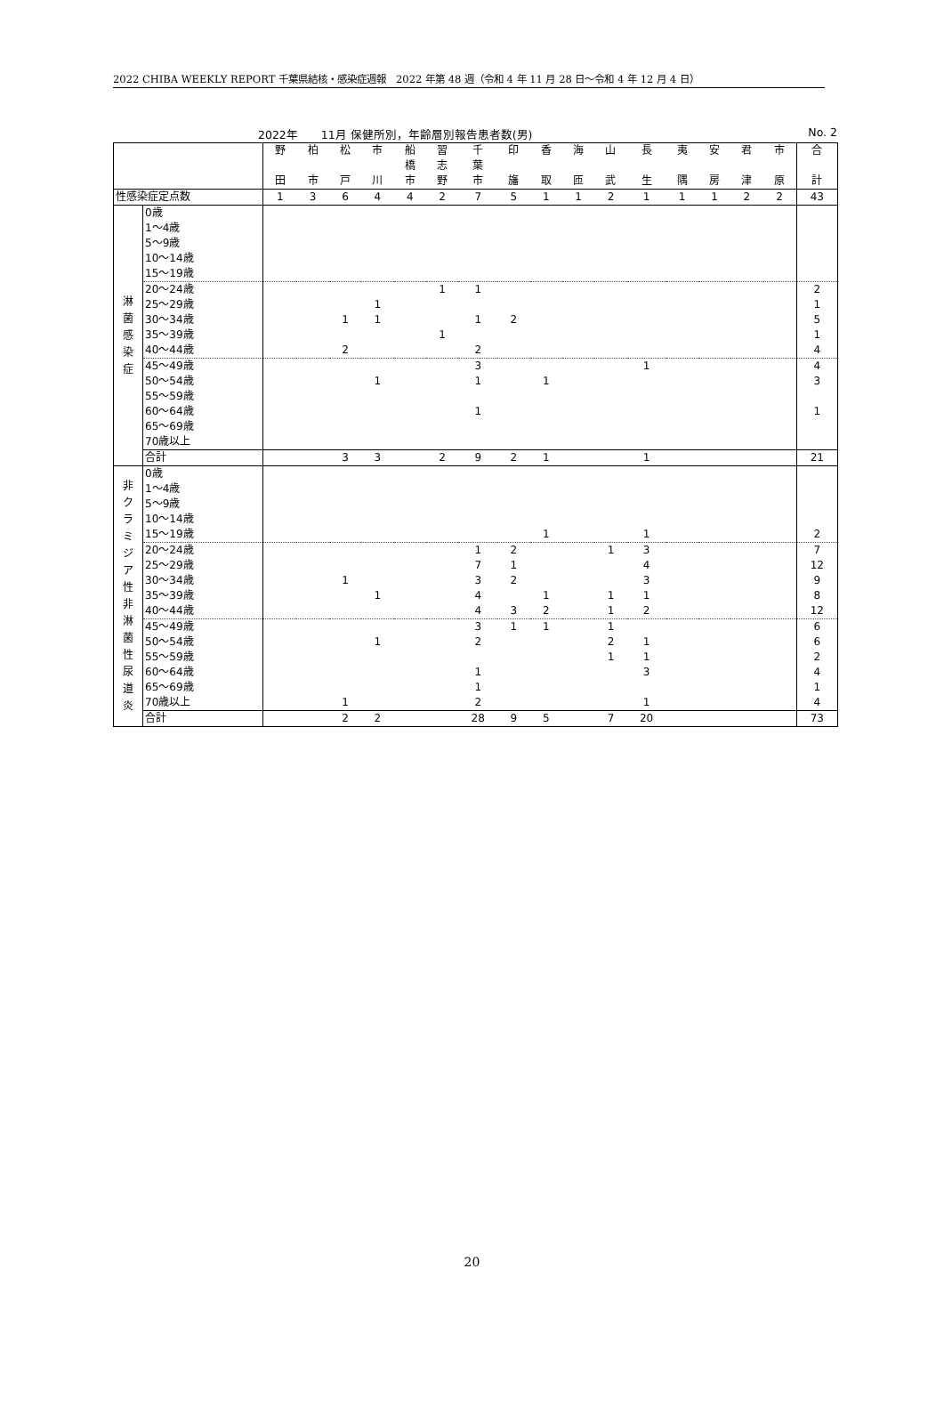2022 CHIBA WEEKLY REPORT 千葉県結核・感染症週報　2022 年第 48 週（令和 4 年 11 月 28 日～令和 4 年 12 月 4 日）
2022年　　11月 保健所別，年齢層別報告患者数(男) No. 2
| | | 野 田 | 柏 市 | 松 戸 | 市 川 | 船 橋 市 | 習 志 野 | 千 葉 市 | 印 旛 | 香 取 | 海 匝 | 山 武 | 長 生 | 夷 隅 | 安 房 | 君 津 | 市 原 | 合 計 |
| --- | --- | --- | --- | --- | --- | --- | --- | --- | --- | --- | --- | --- | --- | --- | --- | --- | --- | --- |
| 性感染症定点数 | | 1 | 3 | 6 | 4 | 4 | 2 | 7 | 5 | 1 | 1 | 2 | 1 | 1 | 1 | 2 | 2 | 43 |
| 淋 菌 感 染 症 | 0歳 | | | | | | | | | | | | | | | | | |
| | 1～4歳 | | | | | | | | | | | | | | | | | |
| | 5～9歳 | | | | | | | | | | | | | | | | | |
| | 10～14歳 | | | | | | | | | | | | | | | | | |
| | 15～19歳 | | | | | | | | | | | | | | | | | |
| | 20～24歳 | | | | | | 1 | 1 | | | | | | | | | | 2 |
| | 25～29歳 | | | | 1 | | | | | | | | | | | | | 1 |
| | 30～34歳 | | | 1 | 1 | | | 1 | 2 | | | | | | | | | 5 |
| | 35～39歳 | | | | | | 1 | | | | | | | | | | | 1 |
| | 40～44歳 | | | 2 | | | | 2 | | | | | | | | | | 4 |
| | 45～49歳 | | | | | | | 3 | | | | | 1 | | | | | 4 |
| | 50～54歳 | | | | 1 | | | 1 | | 1 | | | | | | | | 3 |
| | 55～59歳 | | | | | | | | | | | | | | | | | |
| | 60～64歳 | | | | | | | 1 | | | | | | | | | | 1 |
| | 65～69歳 | | | | | | | | | | | | | | | | | |
| | 70歳以上 | | | | | | | | | | | | | | | | | |
| | 合計 | | | 3 | 3 | | 2 | 9 | 2 | 1 | | | 1 | | | | | 21 |
| 非 ク ラ ミ ジ ア 性 非 淋 菌 性 尿 道 炎 | 0歳 | | | | | | | | | | | | | | | | | |
| | 1～4歳 | | | | | | | | | | | | | | | | | |
| | 5～9歳 | | | | | | | | | | | | | | | | | |
| | 10～14歳 | | | | | | | | | | | | | | | | | |
| | 15～19歳 | | | | | | | | | 1 | | | 1 | | | | | 2 |
| | 20～24歳 | | | | | | | 1 | 2 | | | 1 | 3 | | | | | 7 |
| | 25～29歳 | | | | | | | 7 | 1 | | | | 4 | | | | | 12 |
| | 30～34歳 | | | 1 | | | | 3 | 2 | | | | 3 | | | | | 9 |
| | 35～39歳 | | | | 1 | | | 4 | | 1 | | 1 | 1 | | | | | 8 |
| | 40～44歳 | | | | | | | 4 | 3 | 2 | | 1 | 2 | | | | | 12 |
| | 45～49歳 | | | | | | | 3 | 1 | 1 | | 1 | | | | | | 6 |
| | 50～54歳 | | | | 1 | | | 2 | | | | 2 | 1 | | | | | 6 |
| | 55～59歳 | | | | | | | | | | | 1 | 1 | | | | | 2 |
| | 60～64歳 | | | | | | | 1 | | | | | 3 | | | | | 4 |
| | 65～69歳 | | | | | | | 1 | | | | | | | | | | 1 |
| | 70歳以上 | | | 1 | | | | 2 | | | | | 1 | | | | | 4 |
| | 合計 | | | 2 | 2 | | | 28 | 9 | 5 | | 7 | 20 | | | | | 73 |
20